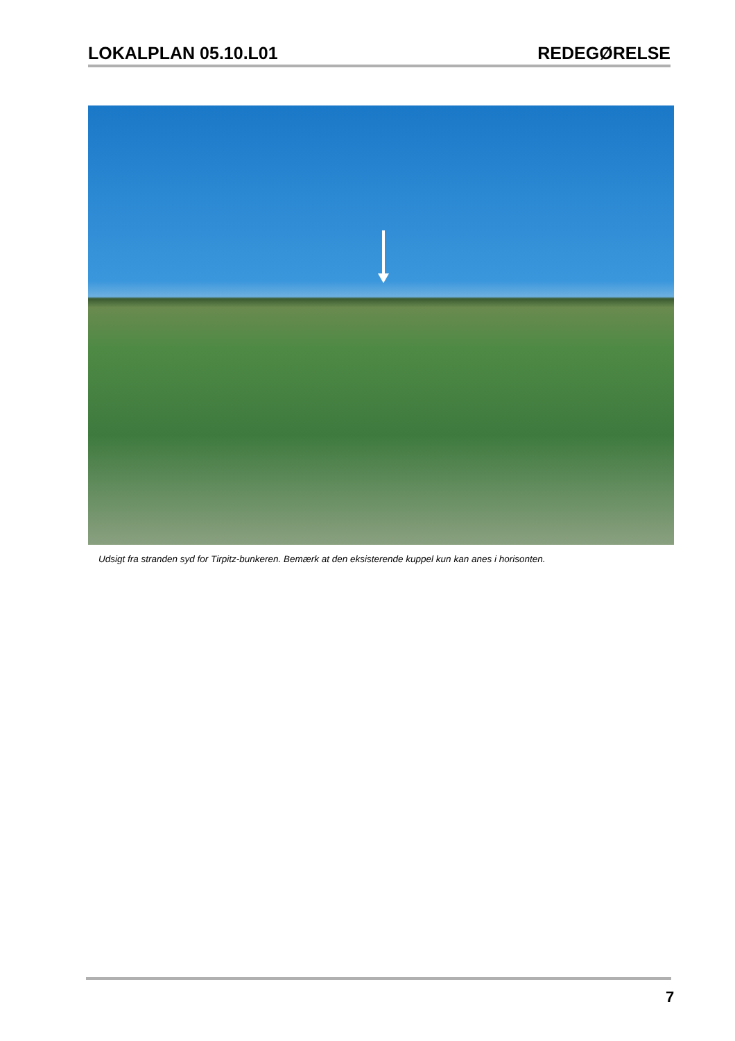LOKALPLAN 05.10.L01 REDEGØRELSE
Udsigt fra stranden syd for Tirpitz-bunkeren. Bemærk at den eksisterende kuppel kun kan anes i horisonten.
7